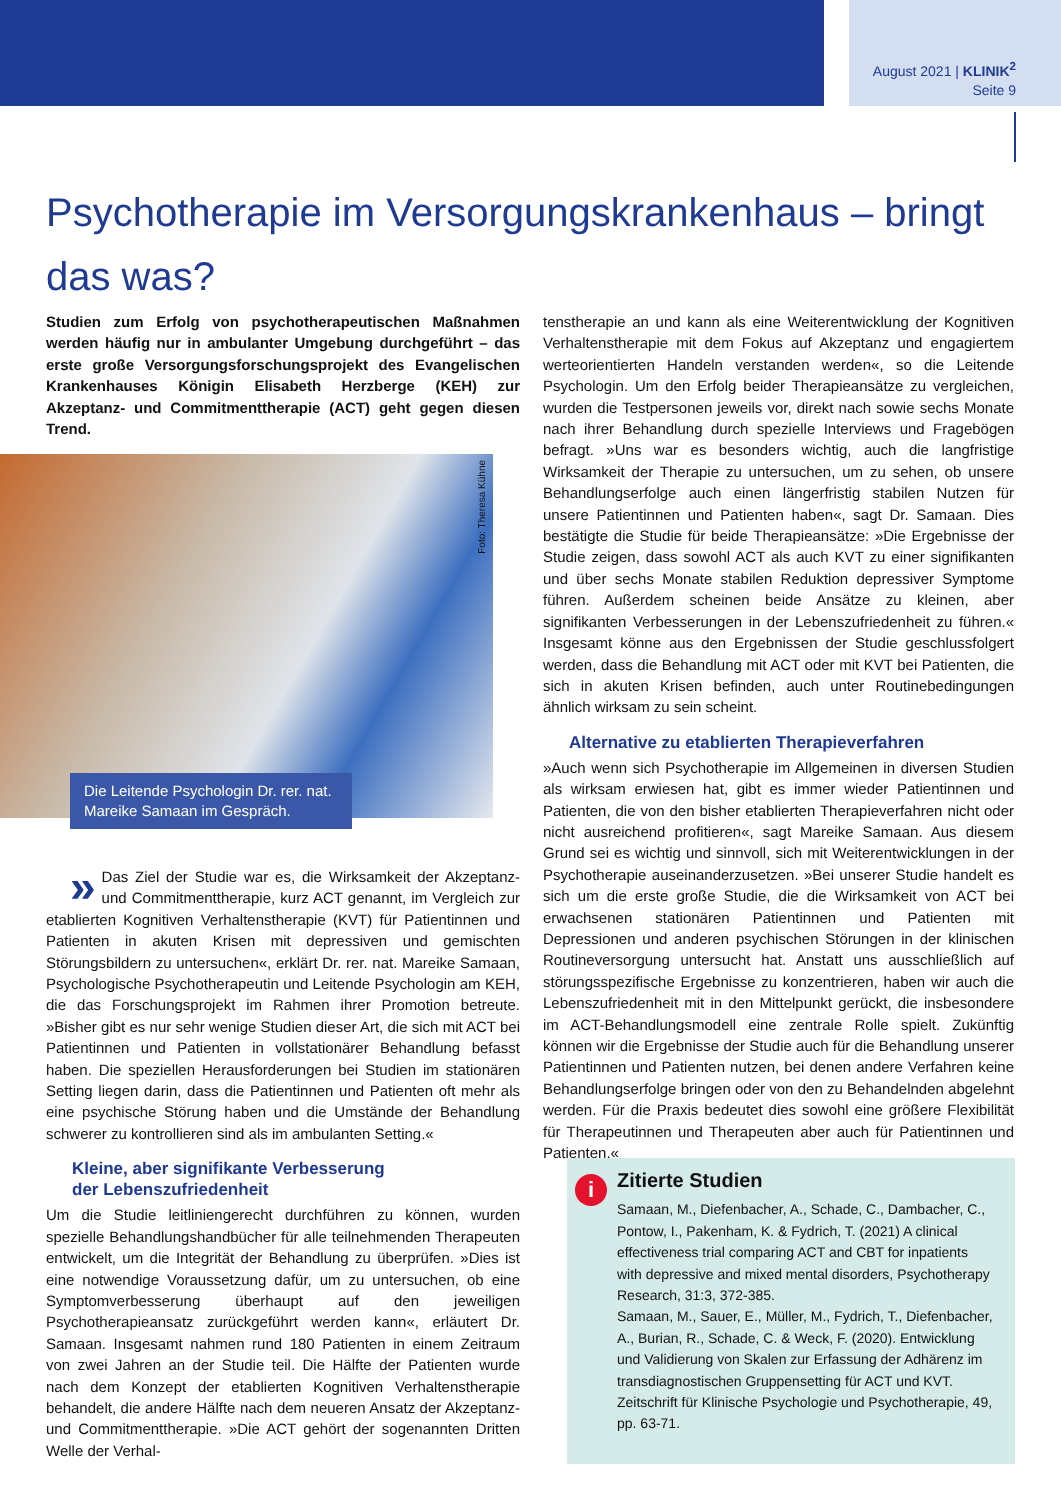August 2021 | KLINIK<sup>2</sup>
Seite 9
Psychotherapie im Versorgungskrankenhaus – bringt das was?
Studien zum Erfolg von psychotherapeutischen Maßnahmen werden häufig nur in ambulanter Umgebung durchgeführt – das erste große Versorgungsforschungsprojekt des Evangelischen Krankenhauses Königin Elisabeth Herzberge (KEH) zur Akzeptanz- und Commitmenttherapie (ACT) geht gegen diesen Trend.
Foto: Theresa Kühne
Die Leitende Psychologin Dr. rer. nat. Mareike Samaan im Gespräch.
» Das Ziel der Studie war es, die Wirksamkeit der Akzeptanz- und Commitmenttherapie, kurz ACT genannt, im Vergleich zur etablierten Kognitiven Verhaltenstherapie (KVT) für Patientinnen und Patienten in akuten Krisen mit depressiven und gemischten Störungsbildern zu untersuchen«, erklärt Dr. rer. nat. Mareike Samaan, Psychologische Psychotherapeutin und Leitende Psychologin am KEH, die das Forschungsprojekt im Rahmen ihrer Promotion betreute. »Bisher gibt es nur sehr wenige Studien dieser Art, die sich mit ACT bei Patientinnen und Patienten in vollstationärer Behandlung befasst haben. Die speziellen Herausforderungen bei Studien im stationären Setting liegen darin, dass die Patientinnen und Patienten oft mehr als eine psychische Störung haben und die Umstände der Behandlung schwerer zu kontrollieren sind als im ambulanten Setting.«
Kleine, aber signifikante Verbesserung
der Lebenszufriedenheit
Um die Studie leitliniengerecht durchführen zu können, wurden spezielle Behandlungshandbücher für alle teilnehmenden Therapeuten entwickelt, um die Integrität der Behandlung zu überprüfen. »Dies ist eine notwendige Voraussetzung dafür, um zu untersuchen, ob eine Symptomverbesserung überhaupt auf den jeweiligen Psychotherapieansatz zurückgeführt werden kann«, erläutert Dr. Samaan. Insgesamt nahmen rund 180 Patienten in einem Zeitraum von zwei Jahren an der Studie teil. Die Hälfte der Patienten wurde nach dem Konzept der etablierten Kognitiven Verhaltenstherapie behandelt, die andere Hälfte nach dem neueren Ansatz der Akzeptanz- und Commitmenttherapie. »Die ACT gehört der sogenannten Dritten Welle der Verhal-
tenstherapie an und kann als eine Weiterentwicklung der Kognitiven Verhaltenstherapie mit dem Fokus auf Akzeptanz und engagiertem werteorientierten Handeln verstanden werden«, so die Leitende Psychologin. Um den Erfolg beider Therapieansätze zu vergleichen, wurden die Testpersonen jeweils vor, direkt nach sowie sechs Monate nach ihrer Behandlung durch spezielle Interviews und Fragebögen befragt. »Uns war es besonders wichtig, auch die langfristige Wirksamkeit der Therapie zu untersuchen, um zu sehen, ob unsere Behandlungserfolge auch einen längerfristig stabilen Nutzen für unsere Patientinnen und Patienten haben«, sagt Dr. Samaan. Dies bestätigte die Studie für beide Therapieansätze: »Die Ergebnisse der Studie zeigen, dass sowohl ACT als auch KVT zu einer signifikanten und über sechs Monate stabilen Reduktion depressiver Symptome führen. Außerdem scheinen beide Ansätze zu kleinen, aber signifikanten Verbesserungen in der Lebenszufriedenheit zu führen.« Insgesamt könne aus den Ergebnissen der Studie geschlussfolgert werden, dass die Behandlung mit ACT oder mit KVT bei Patienten, die sich in akuten Krisen befinden, auch unter Routinebedingungen ähnlich wirksam zu sein scheint.
Alternative zu etablierten Therapieverfahren
»Auch wenn sich Psychotherapie im Allgemeinen in diversen Studien als wirksam erwiesen hat, gibt es immer wieder Patientinnen und Patienten, die von den bisher etablierten Therapieverfahren nicht oder nicht ausreichend profitieren«, sagt Mareike Samaan. Aus diesem Grund sei es wichtig und sinnvoll, sich mit Weiterentwicklungen in der Psychotherapie auseinanderzusetzen. »Bei unserer Studie handelt es sich um die erste große Studie, die die Wirksamkeit von ACT bei erwachsenen stationären Patientinnen und Patienten mit Depressionen und anderen psychischen Störungen in der klinischen Routineversorgung untersucht hat. Anstatt uns ausschließlich auf störungsspezifische Ergebnisse zu konzentrieren, haben wir auch die Lebenszufriedenheit mit in den Mittelpunkt gerückt, die insbesondere im ACT-Behandlungsmodell eine zentrale Rolle spielt. Zukünftig können wir die Ergebnisse der Studie auch für die Behandlung unserer Patientinnen und Patienten nutzen, bei denen andere Verfahren keine Behandlungserfolge bringen oder von den zu Behandelnden abgelehnt werden. Für die Praxis bedeutet dies sowohl eine größere Flexibilität für Therapeutinnen und Therapeuten aber auch für Patientinnen und Patienten.«
i
Zitierte Studien
Samaan, M., Diefenbacher, A., Schade, C., Dambacher, C., Pontow, I., Pakenham, K. & Fydrich, T. (2021) A clinical effectiveness trial comparing ACT and CBT for inpatients with depressive and mixed mental disorders, Psychotherapy Research, 31:3, 372-385.
Samaan, M., Sauer, E., Müller, M., Fydrich, T., Diefenbacher, A., Burian, R., Schade, C. & Weck, F. (2020). Entwicklung und Validierung von Skalen zur Erfassung der Adhärenz im transdiagnostischen Gruppensetting für ACT und KVT. Zeitschrift für Klinische Psychologie und Psychotherapie, 49, pp. 63-71.